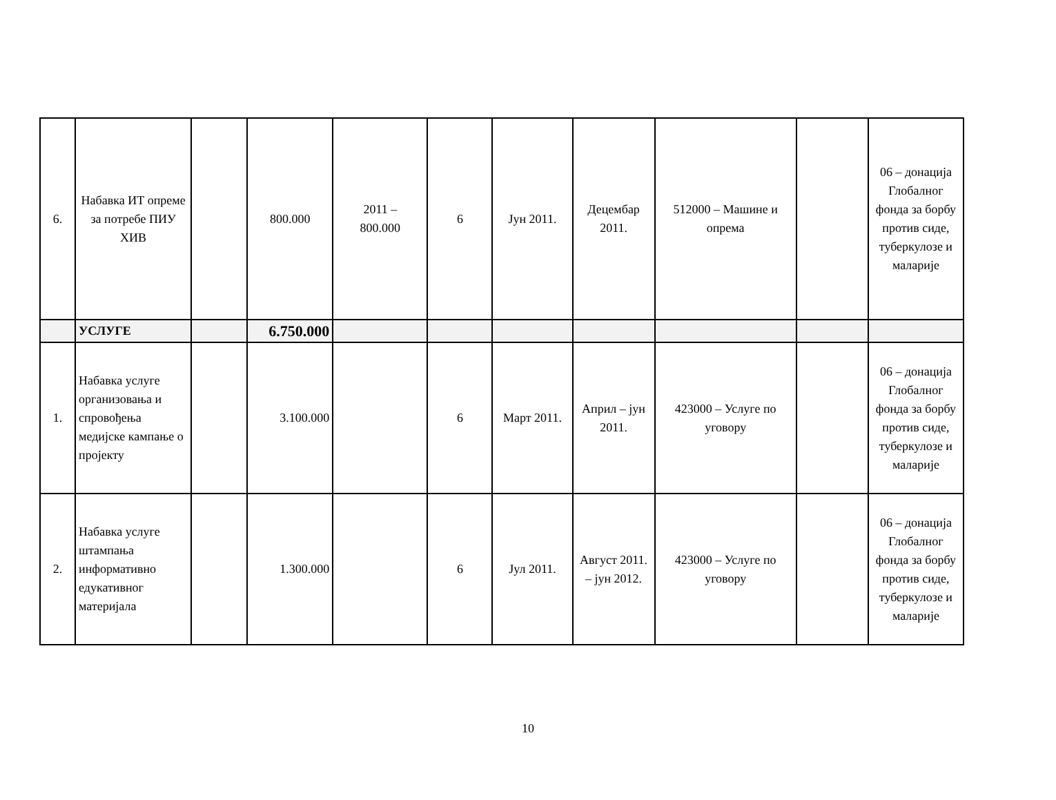| 6. | Набавка ИТ опреме за потребе ПИУ ХИВ | | 800.000 | 2011 – 800.000 | 6 | Јун 2011. | Децембар 2011. | 512000 – Машине и опрема | | 06 – донација Глобалног фонда за борбу против сиде, туберкулозе и маларије |
| | УСЛУГЕ | | 6.750.000 | | | | | | | |
| 1. | Набавка услуге организовања и спровођења медијске кампање о пројекту | | 3.100.000 | | 6 | Март 2011. | Април – јун 2011. | 423000 – Услуге по уговору | | 06 – донација Глобалног фонда за борбу против сиде, туберкулозе и маларије |
| 2. | Набавка услуге штампања информативно едукативног материјала | | 1.300.000 | | 6 | Јул 2011. | Август 2011. – јун 2012. | 423000 – Услуге по уговору | | 06 – донација Глобалног фонда за борбу против сиде, туберкулозе и маларије |
10